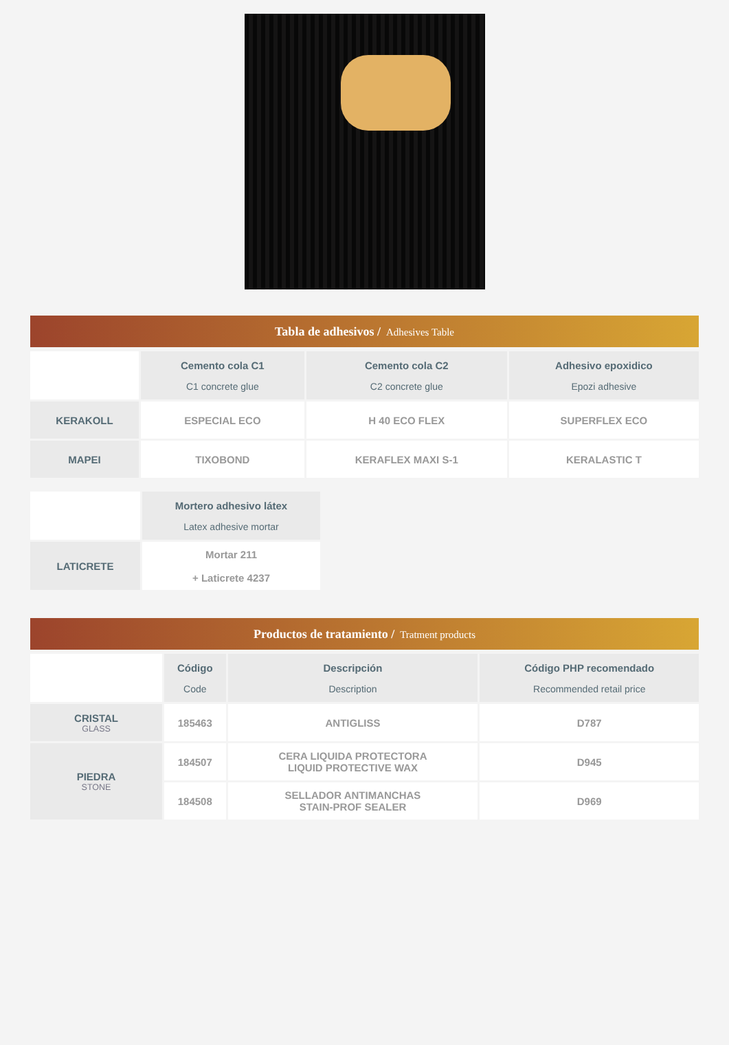Tabla de adhesivos / Adhesives Table
| | Cemento cola C1 C1 concrete glue | Cemento cola C2 C2 concrete glue | Adhesivo epoxidico Epozi adhesive |
| KERAKOLL | ESPECIAL ECO | H 40 ECO FLEX | SUPERFLEX ECO |
| MAPEI | TIXOBOND | KERAFLEX MAXI S-1 | KERALASTIC T |
| | Mortero adhesivo látex Latex adhesive mortar |
| LATICRETE | Mortar 211 + Laticrete 4237 |
Productos de tratamiento / Tratment products
| | Código Code | Descripción Description | Código PHP recomendado Recommended retail price |
| CRISTAL GLASS | 185463 | ANTIGLISS | D787 |
| PIEDRA STONE | 184507 | CERA LIQUIDA PROTECTORA LIQUID PROTECTIVE WAX | D945 |
| | 184508 | SELLADOR ANTIMANCHAS STAIN-PROF SEALER | D969 |